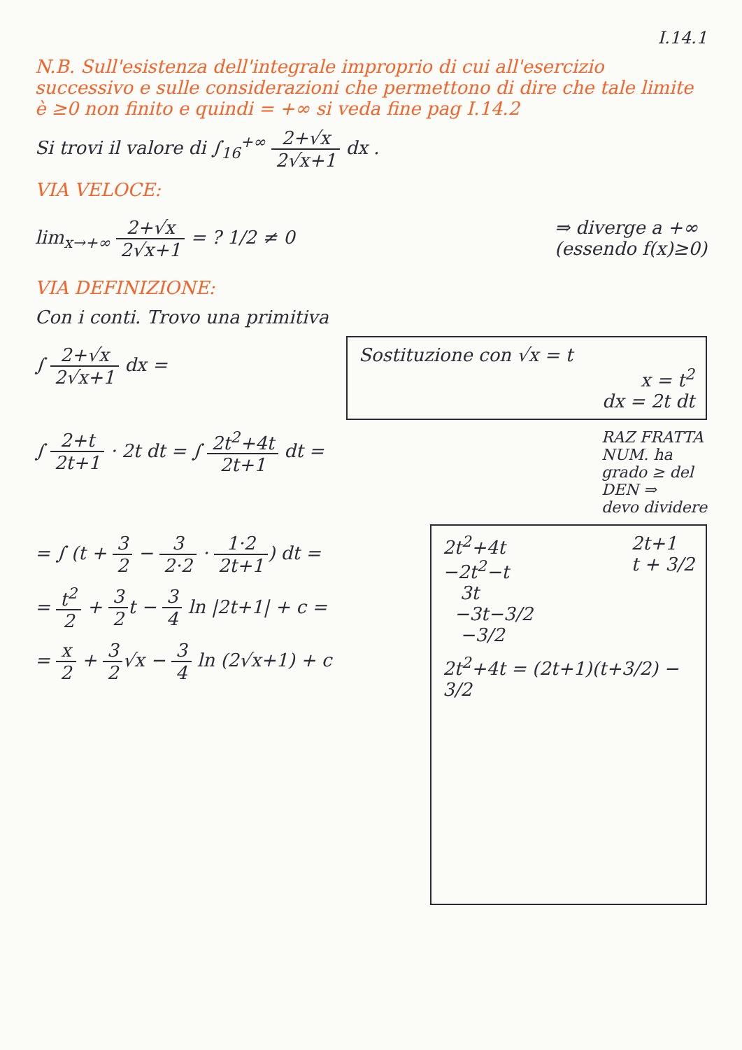I.14.1
N.B. Sull'esistenza dell'integrale improprio di cui all'esercizio successivo e sulle considerazioni che permettono di dire che tale limite è ≥0 non finito e quindi = +∞ si veda fine pag I.14.2
Si trovi il valore di ∫<sub>16</sub><sup>+∞</sup> 2+√x 2√x+1 dx .
VIA VELOCE:
lim<sub>x→+∞</sub> 2+√x 2√x+1 = ? 1/2 ≠ 0 ⇒ diverge a +∞
(essendo f(x)≥0)
VIA DEFINIZIONE:
Con i conti. Trovo una primitiva
∫ 2+√x 2√x+1 dx = Sostituzione con √x = t
x = t<sup>2</sup>
dx = 2t dt
∫ 2+t 2t+1 · 2t dt = ∫ 2t<sup>2</sup>+4t 2t+1 dt =
RAZ FRATTA
NUM. ha
grado ≥ del
DEN ⇒
devo dividere
= ∫ (t + 3 2 − 3 2·2 · 1·2 2t+1) dt =
= t<sup>2</sup> 2 + 3 2t − 3 4 ln |2t+1| + c =
= x 2 + 3 2√x − 3 4 ln (2√x+1) + c
2t<sup>2</sup>+4t
−2t<sup>2</sup>−t
3t
−3t−3/2
−3/2
2t+1
t + 3/2
2t<sup>2</sup>+4t = (2t+1)(t+3/2) − 3/2